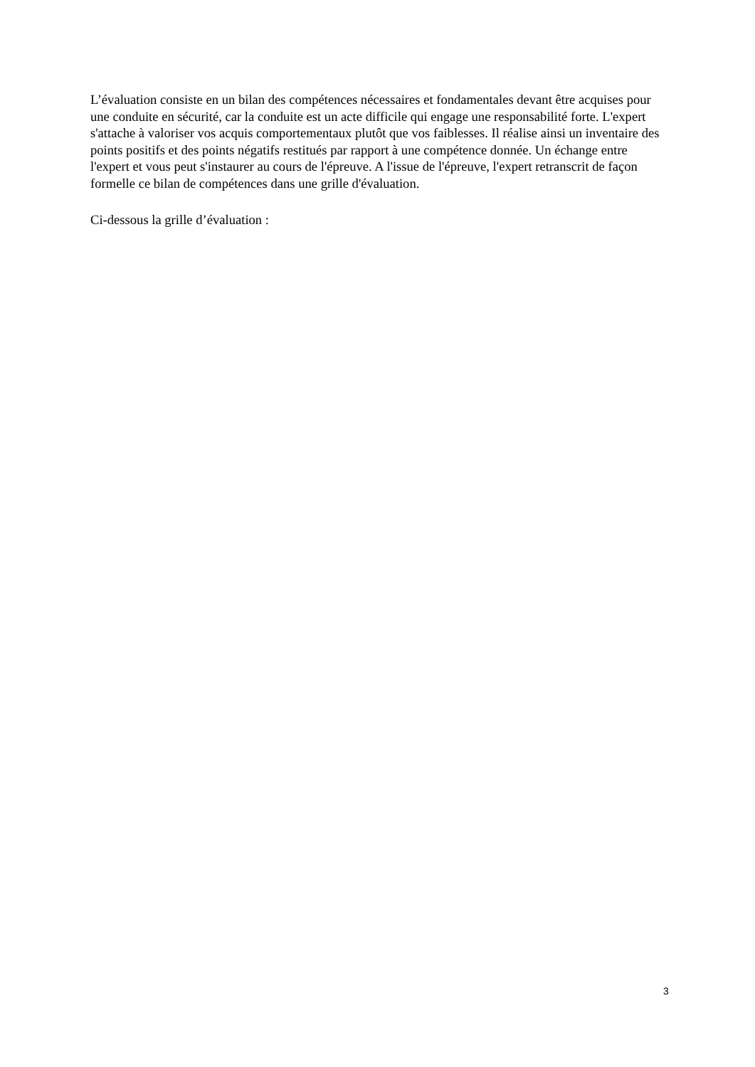L’évaluation consiste en un bilan des compétences nécessaires et fondamentales devant être acquises pour une conduite en sécurité, car la conduite est un acte difficile qui engage une responsabilité forte. L'expert s'attache à valoriser vos acquis comportementaux plutôt que vos faiblesses. Il réalise ainsi un inventaire des points positifs et des points négatifs restitués par rapport à une compétence donnée. Un échange entre l'expert et vous peut s'instaurer au cours de l'épreuve. A l'issue de l'épreuve, l'expert retranscrit de façon formelle ce bilan de compétences dans une grille d'évaluation.
Ci-dessous la grille d’évaluation :
3